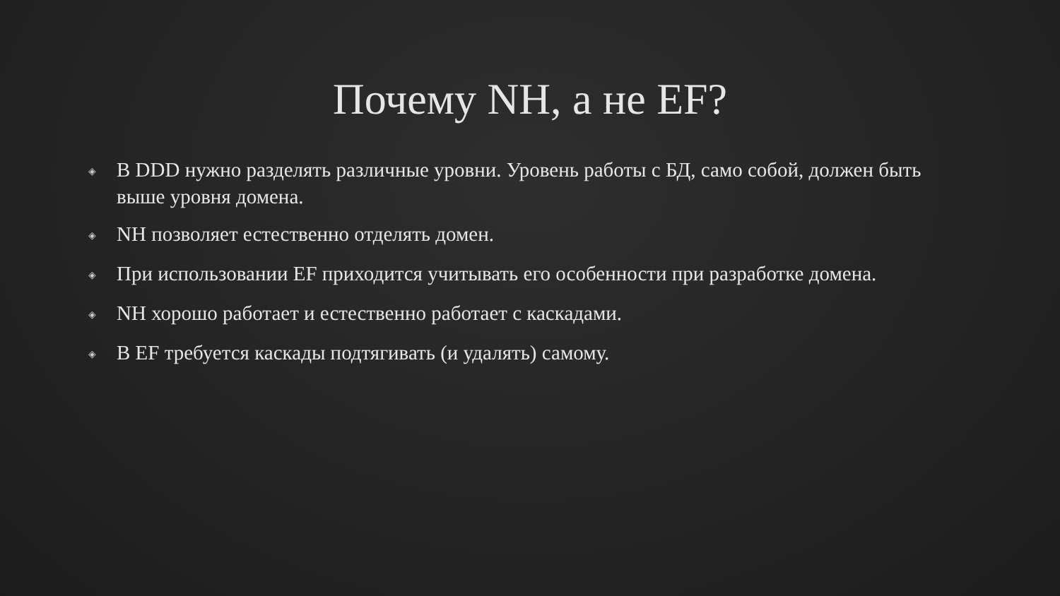Почему NH, а не EF?
◈ В DDD нужно разделять различные уровни. Уровень работы с БД, само собой, должен быть выше уровня домена.
◈ NH позволяет естественно отделять домен.
◈ При использовании EF приходится учитывать его особенности при разработке домена.
◈ NH хорошо работает и естественно работает с каскадами.
◈ В EF требуется каскады подтягивать (и удалять) самому.